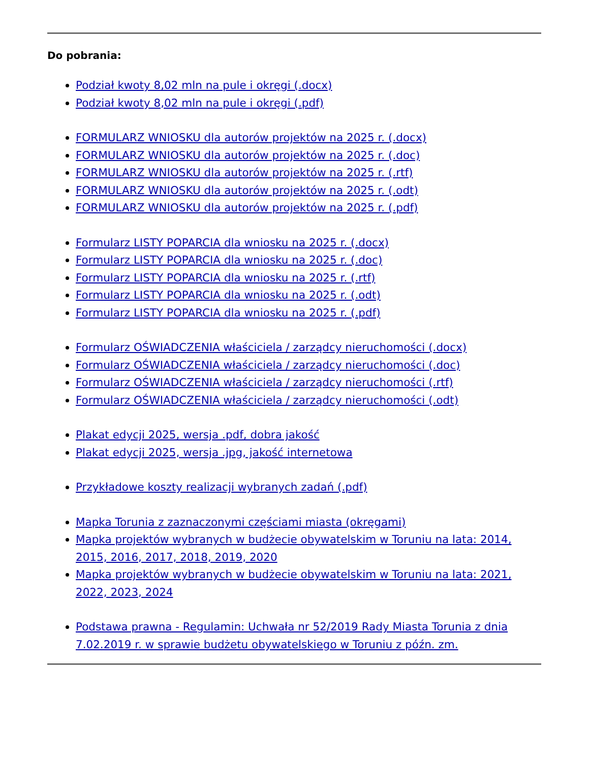Do pobrania:
Podział kwoty 8,02 mln na pule i okręgi (.docx)
Podział kwoty 8,02 mln na pule i okręgi (.pdf)
FORMULARZ WNIOSKU dla autorów projektów na 2025 r. (.docx)
FORMULARZ WNIOSKU dla autorów projektów na 2025 r. (.doc)
FORMULARZ WNIOSKU dla autorów projektów na 2025 r. (.rtf)
FORMULARZ WNIOSKU dla autorów projektów na 2025 r. (.odt)
FORMULARZ WNIOSKU dla autorów projektów na 2025 r. (.pdf)
Formularz LISTY POPARCIA dla wniosku na 2025 r. (.docx)
Formularz LISTY POPARCIA dla wniosku na 2025 r. (.doc)
Formularz LISTY POPARCIA dla wniosku na 2025 r. (.rtf)
Formularz LISTY POPARCIA dla wniosku na 2025 r. (.odt)
Formularz LISTY POPARCIA dla wniosku na 2025 r. (.pdf)
Formularz OŚWIADCZENIA właściciela / zarządcy nieruchomości (.docx)
Formularz OŚWIADCZENIA właściciela / zarządcy nieruchomości (.doc)
Formularz OŚWIADCZENIA właściciela / zarządcy nieruchomości (.rtf)
Formularz OŚWIADCZENIA właściciela / zarządcy nieruchomości (.odt)
Plakat edycji 2025, wersja .pdf, dobra jakość
Plakat edycji 2025, wersja .jpg, jakość internetowa
Przykładowe koszty realizacji wybranych zadań (.pdf)
Mapka Torunia z zaznaczonymi częściami miasta (okręgami)
Mapka projektów wybranych w budżecie obywatelskim w Toruniu na lata: 2014, 2015, 2016, 2017, 2018, 2019, 2020
Mapka projektów wybranych w budżecie obywatelskim w Toruniu na lata: 2021, 2022, 2023, 2024
Podstawa prawna - Regulamin: Uchwała nr 52/2019 Rady Miasta Torunia z dnia 7.02.2019 r. w sprawie budżetu obywatelskiego w Toruniu z późn. zm.